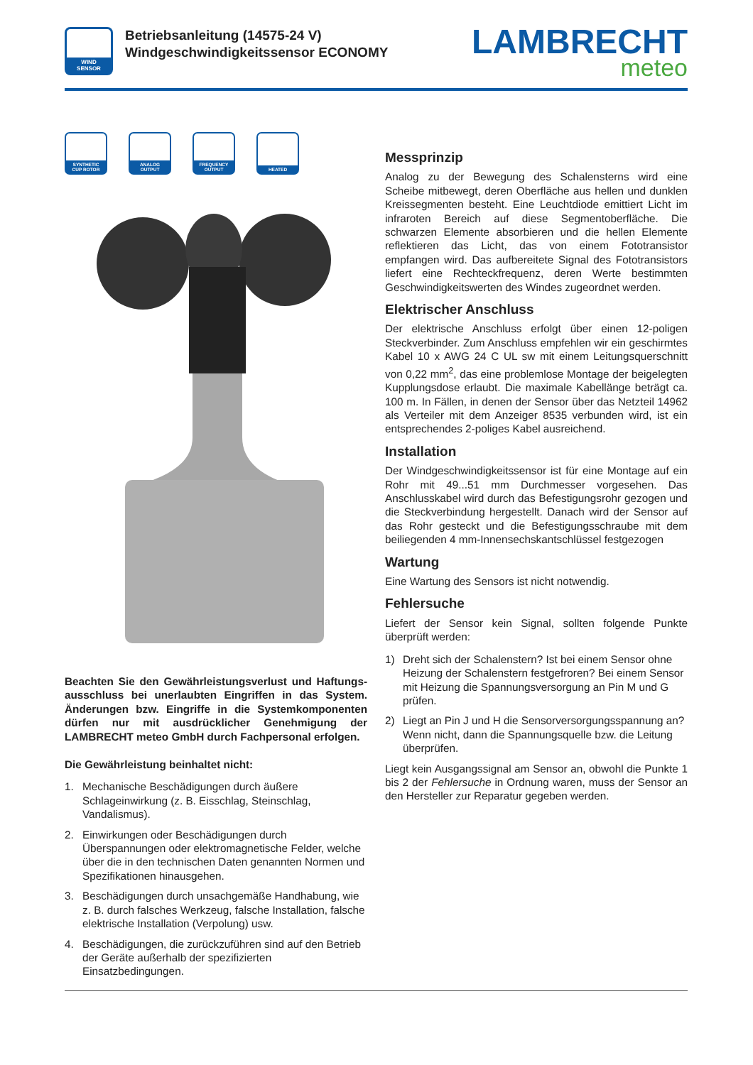WIND
SENSOR
Betriebsanleitung (14575-24 V)
Windgeschwindigkeitssensor ECONOMY
LAMBRECHT
meteo
SYNTHETIC
CUP ROTOR
ANALOG
OUTPUT
FREQUENCY
OUTPUT
HEATED
Beachten Sie den Gewährleistungsverlust und Haftungs­ausschluss bei unerlaubten Eingriffen in das System. Änderungen bzw. Eingriffe in die Systemkomponenten dürfen nur mit ausdrücklicher Genehmigung der LAMBRECHT meteo GmbH durch Fachpersonal erfolgen.
Die Gewährleistung beinhaltet nicht:
1. Mechanische Beschädigungen durch äußere Schlageinwirkung (z. B. Eisschlag, Steinschlag, Vandalismus).
2. Einwirkungen oder Beschädigungen durch Überspannungen oder elektromagnetische Felder, welche über die in den technischen Daten genannten Normen und Spezifikationen hinausgehen.
3. Beschädigungen durch unsachgemäße Handhabung, wie z. B. durch falsches Werkzeug, falsche Installation, falsche elektrische Installation (Verpolung) usw.
4. Beschädigungen, die zurückzuführen sind auf den Betrieb der Geräte außerhalb der spezifizierten Einsatzbedingungen.
Messprinzip
Analog zu der Bewegung des Schalensterns wird eine Scheibe mitbewegt, deren Oberfläche aus hellen und dunklen Kreissegmenten besteht. Eine Leuchtdiode emittiert Licht im infraroten Bereich auf diese Segmentoberfläche. Die schwarzen Elemente absorbieren und die hellen Elemente reflektieren das Licht, das von einem Fototransistor empfangen wird. Das aufbereitete Signal des Fototransistors liefert eine Rechteckfrequenz, deren Werte bestimmten Geschwindigkeitswerten des Windes zugeordnet werden.
Elektrischer Anschluss
Der elektrische Anschluss erfolgt über einen 12-poligen Steckverbinder. Zum Anschluss empfehlen wir ein geschirmtes Kabel 10 x AWG 24 C UL sw mit einem Leitungsquerschnitt von 0,22 mm<sup>2</sup>, das eine problemlose Montage der beigelegten Kupplungsdose erlaubt. Die maximale Kabellänge beträgt ca. 100 m. In Fällen, in denen der Sensor über das Netzteil 14962 als Verteiler mit dem Anzeiger 8535 verbunden wird, ist ein entsprechendes 2-poliges Kabel ausreichend.
Installation
Der Windgeschwindigkeitssensor ist für eine Montage auf ein Rohr mit 49...51 mm Durchmesser vorgesehen. Das Anschlusskabel wird durch das Befestigungsrohr gezogen und die Steckverbindung hergestellt. Danach wird der Sensor auf das Rohr gesteckt und die Befestigungsschraube mit dem beiliegenden 4 mm-Innensechskantschlüssel festgezogen
Wartung
Eine Wartung des Sensors ist nicht notwendig.
Fehlersuche
Liefert der Sensor kein Signal, sollten folgende Punkte überprüft werden:
1) Dreht sich der Schalenstern? Ist bei einem Sensor ohne Heizung der Schalenstern festgefroren? Bei einem Sensor mit Heizung die Spannungsversorgung an Pin M und G prüfen.
2) Liegt an Pin J und H die Sensorversorgungsspannung an? Wenn nicht, dann die Spannungsquelle bzw. die Leitung überprüfen.
Liegt kein Ausgangssignal am Sensor an, obwohl die Punkte 1 bis 2 der Fehlersuche in Ordnung waren, muss der Sensor an den Hersteller zur Reparatur gegeben werden.